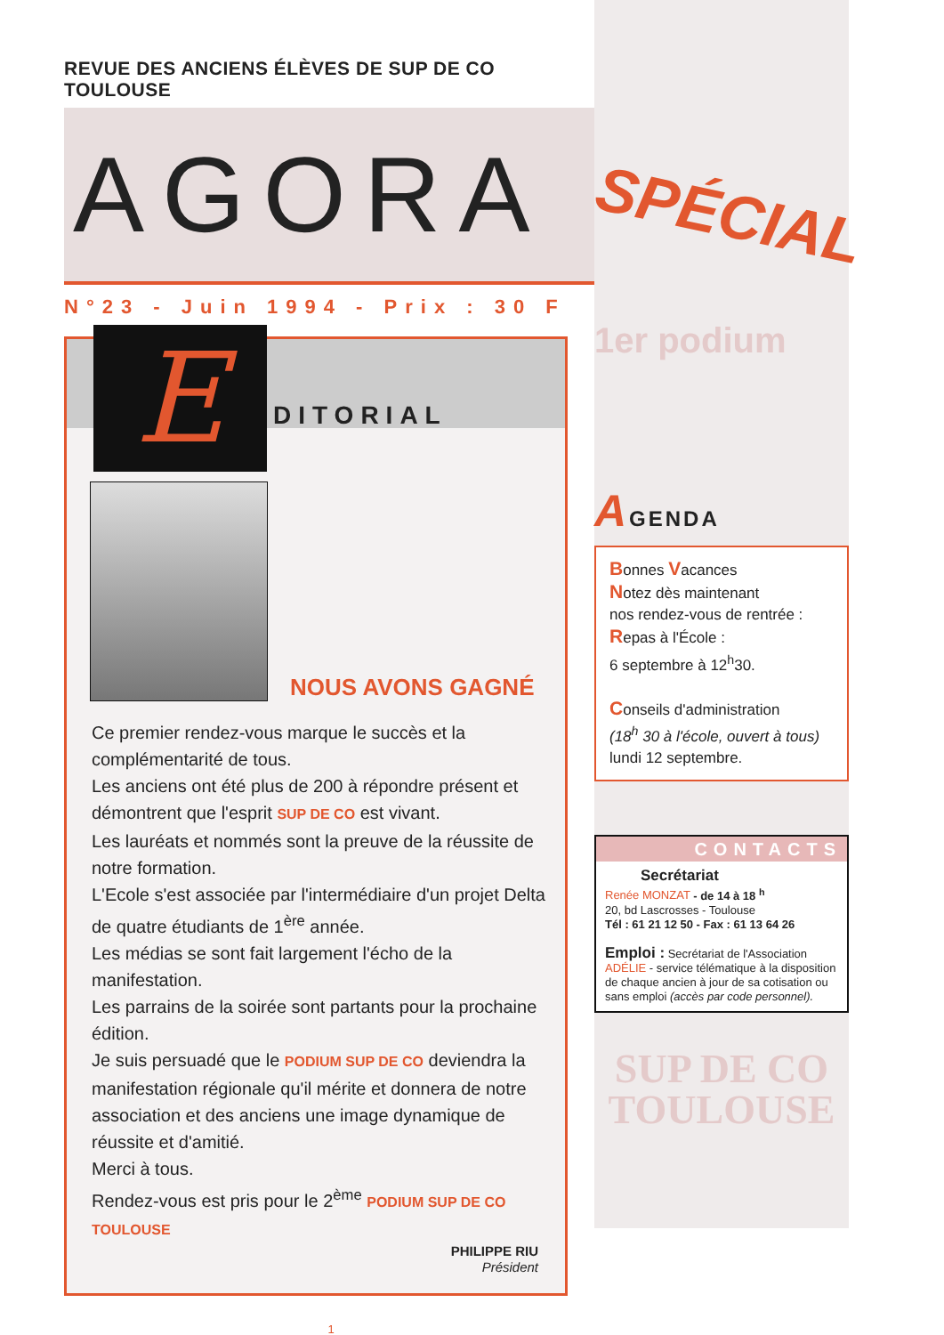REVUE DES ANCIENS ÉLÈVES DE SUP DE CO TOULOUSE
AGORA
N°23 - Juin 1994 - Prix : 30 F
E DITORIAL
NOUS AVONS GAGNÉ
Ce premier rendez-vous marque le succès et la complémentarité de tous.
Les anciens ont été plus de 200 à répondre présent et démontrent que l'esprit SUP DE CO est vivant.
Les lauréats et nommés sont la preuve de la réussite de notre formation.
L'Ecole s'est associée par l'intermédiaire d'un projet Delta de quatre étudiants de 1<sup>ère</sup> année.
Les médias se sont fait largement l'écho de la manifestation.
Les parrains de la soirée sont partants pour la prochaine édition.
Je suis persuadé que le PODIUM SUP DE CO deviendra la manifestation régionale qu'il mérite et donnera de notre association et des anciens une image dynamique de réussite et d'amitié.
Merci à tous.
Rendez-vous est pris pour le 2<sup>ème</sup> PODIUM SUP DE CO TOULOUSE
PHILIPPE RIU
Président
1
SPÉCIAL
1er podium
AGENDA
Bonnes Vacances
Notez dès maintenant
nos rendez-vous de rentrée :
Repas à l'École :
6 septembre à 12<sup>h</sup>30.
Conseils d'administration
(18<sup>h</sup> 30 à l'école, ouvert à tous)
lundi 12 septembre.
CONTACTS
Secrétariat
Renée MONZAT - de 14 à 18 <sup>h</sup>
20, bd Lascrosses - Toulouse
Tél : 61 21 12 50 - Fax : 61 13 64 26
Emploi : Secrétariat de l'Association
ADÉLIE - service télématique à la disposition de chaque ancien à jour de sa cotisation ou sans emploi (accès par code personnel).
SUP DE CO
TOULOUSE